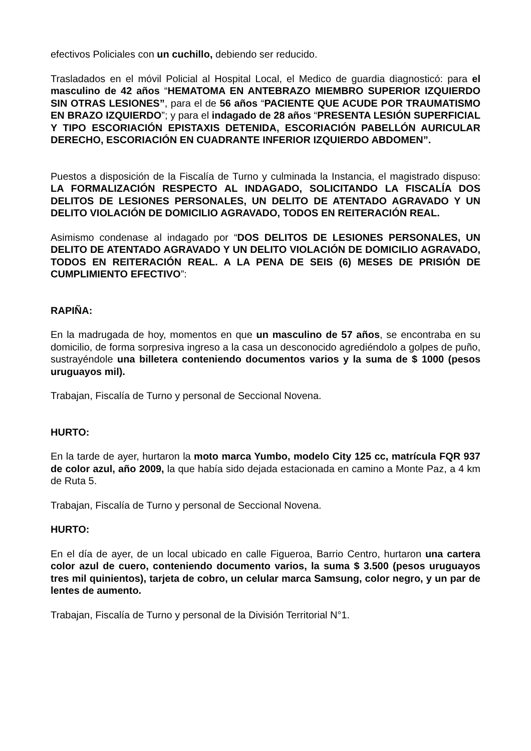efectivos Policiales con un cuchillo, debiendo ser reducido.
Trasladados en el móvil Policial al Hospital Local, el Medico de guardia diagnosticó: para el masculino de 42 años “HEMATOMA EN ANTEBRAZO MIEMBRO SUPERIOR IZQUIERDO SIN OTRAS LESIONES”, para el de 56 años “PACIENTE QUE ACUDE POR TRAUMATISMO EN BRAZO IZQUIERDO”; y para el indagado de 28 años “PRESENTA LESIÓN SUPERFICIAL Y TIPO ESCORIACIÓN EPISTAXIS DETENIDA, ESCORIACIÓN PABELLÓN AURICULAR DERECHO, ESCORIACIÓN EN CUADRANTE INFERIOR IZQUIERDO ABDOMEN”.
Puestos a disposición de la Fiscalía de Turno y culminada la Instancia, el magistrado dispuso: LA FORMALIZACIÓN RESPECTO AL INDAGADO, SOLICITANDO LA FISCALÍA DOS DELITOS DE LESIONES PERSONALES, UN DELITO DE ATENTADO AGRAVADO Y UN DELITO VIOLACIÓN DE DOMICILIO AGRAVADO, TODOS EN REITERACIÓN REAL.
Asimismo condenase al indagado por “DOS DELITOS DE LESIONES PERSONALES, UN DELITO DE ATENTADO AGRAVADO Y UN DELITO VIOLACIÓN DE DOMICILIO AGRAVADO, TODOS EN REITERACIÓN REAL. A LA PENA DE SEIS (6) MESES DE PRISIÓN DE CUMPLIMIENTO EFECTIVO”:
RAPIÑA:
En la madrugada de hoy, momentos en que un masculino de 57 años, se encontraba en su domicilio, de forma sorpresiva ingreso a la casa un desconocido agrediéndolo a golpes de puño, sustrayéndole una billetera conteniendo documentos varios y la suma de $ 1000 (pesos uruguayos mil).
Trabajan, Fiscalía de Turno y personal de Seccional Novena.
HURTO:
En la tarde de ayer, hurtaron la moto marca Yumbo, modelo City 125 cc, matrícula FQR 937 de color azul, año 2009, la que había sido dejada estacionada en camino a Monte Paz, a 4 km de Ruta 5.
Trabajan, Fiscalía de Turno y personal de Seccional Novena.
HURTO:
En el día de ayer, de un local ubicado en calle Figueroa, Barrio Centro, hurtaron una cartera color azul de cuero, conteniendo documento varios, la suma $ 3.500 (pesos uruguayos tres mil quinientos), tarjeta de cobro, un celular marca Samsung, color negro, y un par de lentes de aumento.
Trabajan, Fiscalía de Turno y personal de la División Territorial N°1.